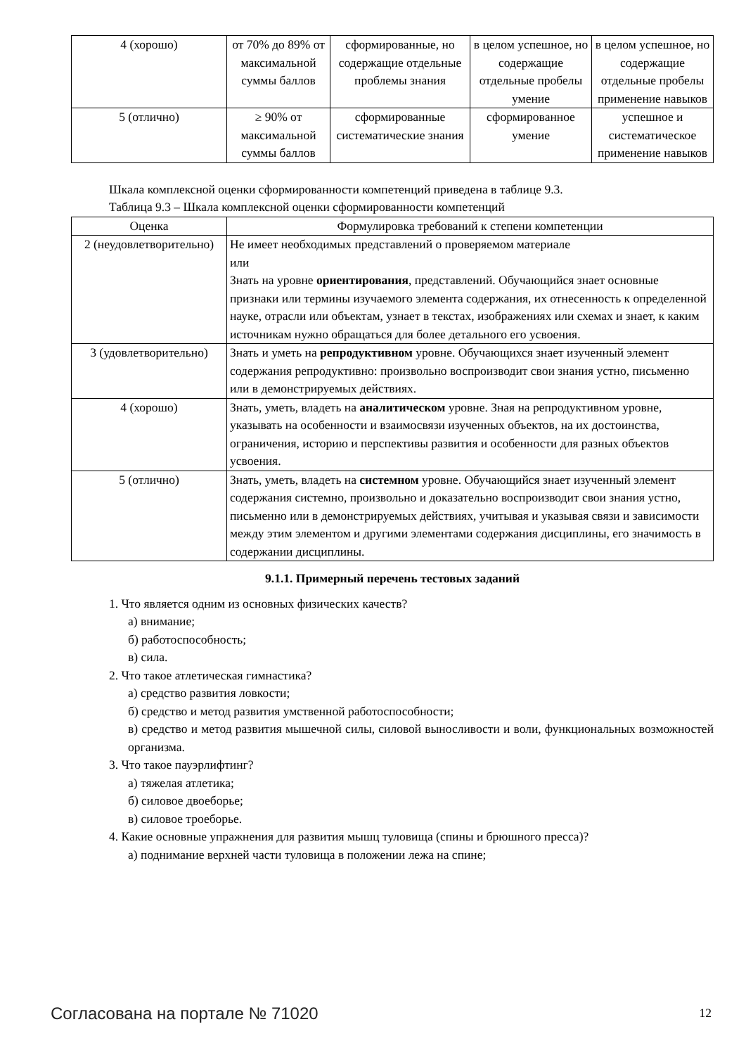| 4 (хорошо) | от 70% до 89% от максимальной суммы баллов | сформированные, но содержащие отдельные проблемы знания | в целом успешное, но содержащие отдельные пробелы умение | в целом успешное, но содержащие отдельные пробелы применение навыков |
| 5 (отлично) | ≥ 90% от максимальной суммы баллов | сформированные систематические знания | сформированное умение | успешное и систематическое применение навыков |
Шкала комплексной оценки сформированности компетенций приведена в таблице 9.3.
Таблица 9.3 – Шкала комплексной оценки сформированности компетенций
| Оценка | Формулировка требований к степени компетенции |
| --- | --- |
| 2 (неудовлетворительно) | Не имеет необходимых представлений о проверяемом материале или Знать на уровне ориентирования , представлений. Обучающийся знает основные признаки или термины изучаемого элемента содержания, их отнесенность к определенной науке, отрасли или объектам, узнает в текстах, изображениях или схемах и знает, к каким источникам нужно обращаться для более детального его усвоения. |
| 3 (удовлетворительно) | Знать и уметь на репродуктивном уровне. Обучающихся знает изученный элемент содержания репродуктивно: произвольно воспроизводит свои знания устно, письменно или в демонстрируемых действиях. |
| 4 (хорошо) | Знать, уметь, владеть на аналитическом уровне. Зная на репродуктивном уровне, указывать на особенности и взаимосвязи изученных объектов, на их достоинства, ограничения, историю и перспективы развития и особенности для разных объектов усвоения. |
| 5 (отлично) | Знать, уметь, владеть на системном уровне. Обучающийся знает изученный элемент содержания системно, произвольно и доказательно воспроизводит свои знания устно, письменно или в демонстрируемых действиях, учитывая и указывая связи и зависимости между этим элементом и другими элементами содержания дисциплины, его значимость в содержании дисциплины. |
9.1.1. Примерный перечень тестовых заданий
1. Что является одним из основных физических качеств?
а) внимание;
б) работоспособность;
в) сила.
2. Что такое атлетическая гимнастика?
а) средство развития ловкости;
б) средство и метод развития умственной работоспособности;
в) средство и метод развития мышечной силы, силовой выносливости и воли, функциональных возможностей организма.
3. Что такое пауэрлифтинг?
а) тяжелая атлетика;
б) силовое двоеборье;
в) силовое троеборье.
4. Какие основные упражнения для развития мышц туловища (спины и брюшного пресса)?
а) поднимание верхней части туловища в положении лежа на спине;
Согласована на портале № 71020 12